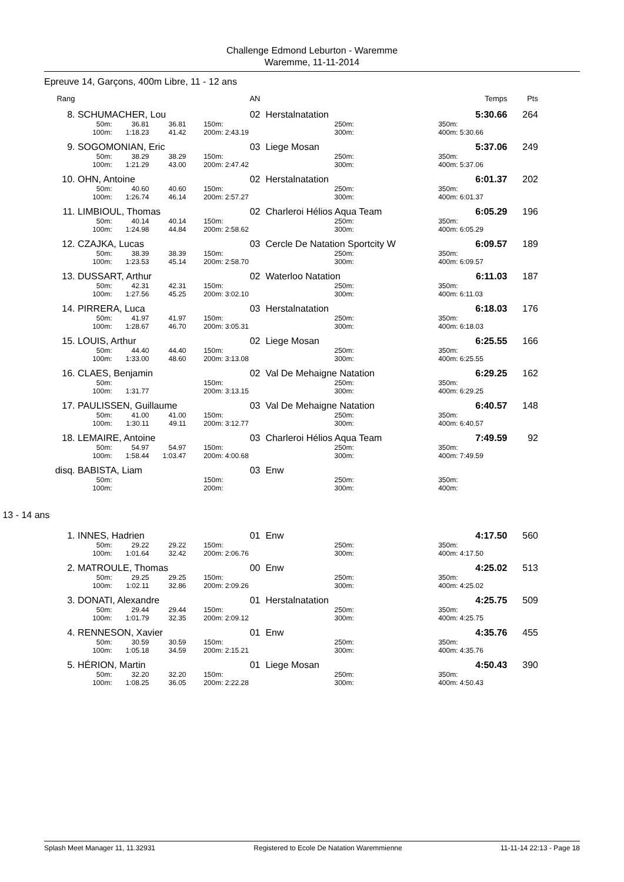Challenge Edmond Leburton - Waremme
Waremme, 11-11-2014
Epreuve 14, Garçons, 400m Libre, 11 - 12 ans
| Rang | | | | | AN | | | | Temps | Pts |
| --- | --- | --- | --- | --- | --- | --- | --- | --- | --- | --- |
| 8. | SCHUMACHER, Lou | | | | 02 | Herstalnatation | | | 5:30.66 | 264 |
| | 50m: | 36.81 | 36.81 | 150m: | | | 250m: | 350m: | | |
| | 100m: | 1:18.23 | 41.42 | 200m: | 2:43.19 | | 300m: | 400m: | 5:30.66 | |
| 9. | SOGOMONIAN, Eric | | | | 03 | Liege Mosan | | | 5:37.06 | 249 |
| | 50m: | 38.29 | 38.29 | 150m: | | | 250m: | 350m: | | |
| | 100m: | 1:21.29 | 43.00 | 200m: | 2:47.42 | | 300m: | 400m: | 5:37.06 | |
| 10. | OHN, Antoine | | | | 02 | Herstalnatation | | | 6:01.37 | 202 |
| | 50m: | 40.60 | 40.60 | 150m: | | | 250m: | 350m: | | |
| | 100m: | 1:26.74 | 46.14 | 200m: | 2:57.27 | | 300m: | 400m: | 6:01.37 | |
| 11. | LIMBIOUL, Thomas | | | | 02 | Charleroi Hélios Aqua Team | | | 6:05.29 | 196 |
| | 50m: | 40.14 | 40.14 | 150m: | | | 250m: | 350m: | | |
| | 100m: | 1:24.98 | 44.84 | 200m: | 2:58.62 | | 300m: | 400m: | 6:05.29 | |
| 12. | CZAJKA, Lucas | | | | 03 | Cercle De Natation Sportcity W | | | 6:09.57 | 189 |
| | 50m: | 38.39 | 38.39 | 150m: | | | 250m: | 350m: | | |
| | 100m: | 1:23.53 | 45.14 | 200m: | 2:58.70 | | 300m: | 400m: | 6:09.57 | |
| 13. | DUSSART, Arthur | | | | 02 | Waterloo Natation | | | 6:11.03 | 187 |
| | 50m: | 42.31 | 42.31 | 150m: | | | 250m: | 350m: | | |
| | 100m: | 1:27.56 | 45.25 | 200m: | 3:02.10 | | 300m: | 400m: | 6:11.03 | |
| 14. | PIRRERA, Luca | | | | 03 | Herstalnatation | | | 6:18.03 | 176 |
| | 50m: | 41.97 | 41.97 | 150m: | | | 250m: | 350m: | | |
| | 100m: | 1:28.67 | 46.70 | 200m: | 3:05.31 | | 300m: | 400m: | 6:18.03 | |
| 15. | LOUIS, Arthur | | | | 02 | Liege Mosan | | | 6:25.55 | 166 |
| | 50m: | 44.40 | 44.40 | 150m: | | | 250m: | 350m: | | |
| | 100m: | 1:33.00 | 48.60 | 200m: | 3:13.08 | | 300m: | 400m: | 6:25.55 | |
| 16. | CLAES, Benjamin | | | | 02 | Val De Mehaigne Natation | | | 6:29.25 | 162 |
| | 50m: | | | 150m: | | | 250m: | 350m: | | |
| | 100m: | 1:31.77 | | 200m: | 3:13.15 | | 300m: | 400m: | 6:29.25 | |
| 17. | PAULISSEN, Guillaume | | | | 03 | Val De Mehaigne Natation | | | 6:40.57 | 148 |
| | 50m: | 41.00 | 41.00 | 150m: | | | 250m: | 350m: | | |
| | 100m: | 1:30.11 | 49.11 | 200m: | 3:12.77 | | 300m: | 400m: | 6:40.57 | |
| 18. | LEMAIRE, Antoine | | | | 03 | Charleroi Hélios Aqua Team | | | 7:49.59 | 92 |
| | 50m: | 54.97 | 54.97 | 150m: | | | 250m: | 350m: | | |
| | 100m: | 1:58.44 | 1:03.47 | 200m: | 4:00.68 | | 300m: | 400m: | 7:49.59 | |
| disq. | BABISTA, Liam | | | | 03 | Enw | | | | |
| | 50m: | | | 150m: | | | 250m: | 350m: | | |
| | 100m: | | | 200m: | | | 300m: | 400m: | | |
13 - 14 ans
| 1. | INNES, Hadrien | | | | 01 | Enw | | | 4:17.50 | 560 |
| | 50m: | 29.22 | 29.22 | 150m: | | | 250m: | 350m: | | |
| | 100m: | 1:01.64 | 32.42 | 200m: | 2:06.76 | | 300m: | 400m: | 4:17.50 | |
| 2. | MATROULE, Thomas | | | | 00 | Enw | | | 4:25.02 | 513 |
| | 50m: | 29.25 | 29.25 | 150m: | | | 250m: | 350m: | | |
| | 100m: | 1:02.11 | 32.86 | 200m: | 2:09.26 | | 300m: | 400m: | 4:25.02 | |
| 3. | DONATI, Alexandre | | | | 01 | Herstalnatation | | | 4:25.75 | 509 |
| | 50m: | 29.44 | 29.44 | 150m: | | | 250m: | 350m: | | |
| | 100m: | 1:01.79 | 32.35 | 200m: | 2:09.12 | | 300m: | 400m: | 4:25.75 | |
| 4. | RENNESON, Xavier | | | | 01 | Enw | | | 4:35.76 | 455 |
| | 50m: | 30.59 | 30.59 | 150m: | | | 250m: | 350m: | | |
| | 100m: | 1:05.18 | 34.59 | 200m: | 2:15.21 | | 300m: | 400m: | 4:35.76 | |
| 5. | HÉRION, Martin | | | | 01 | Liege Mosan | | | 4:50.43 | 390 |
| | 50m: | 32.20 | 32.20 | 150m: | | | 250m: | 350m: | | |
| | 100m: | 1:08.25 | 36.05 | 200m: | 2:22.28 | | 300m: | 400m: | 4:50.43 | |
Splash Meet Manager 11, 11.32931 Registered to Ecole De Natation Waremmienne 11-11-14 22:13 - Page 18